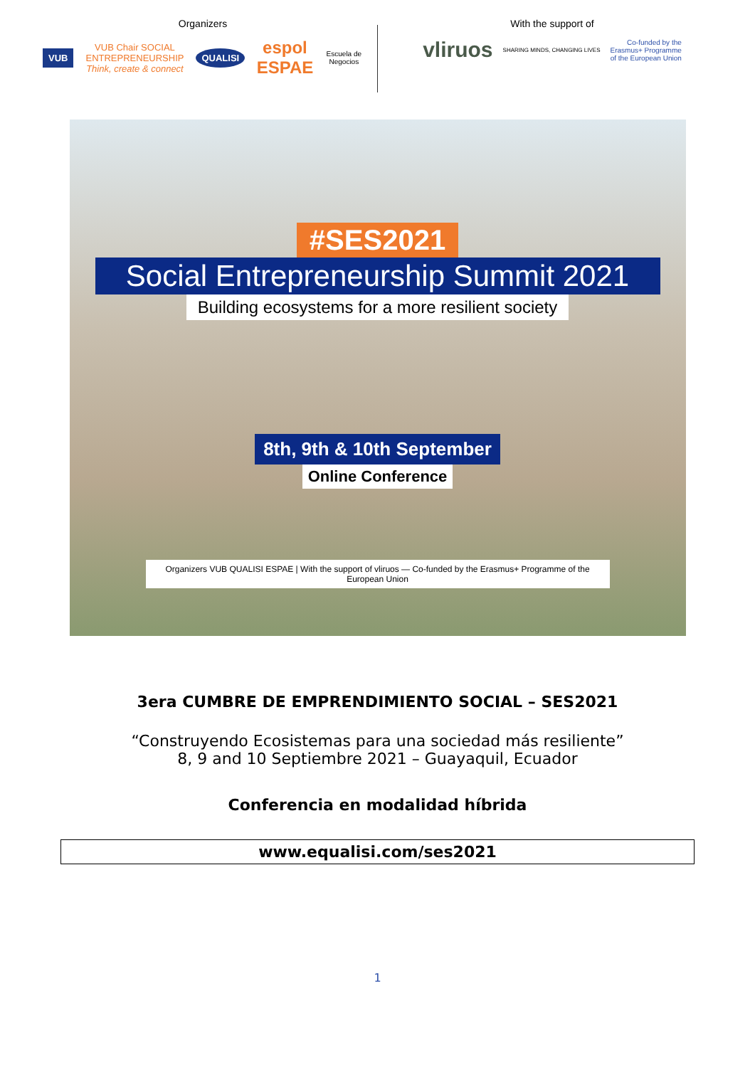Organizers
VUB VUB Chair SOCIAL ENTREPRENEURSHIP
Think, create & connect QUALISI espol ESPAE Escuela de Negocios
With the support of
vliruos SHARING MINDS, CHANGING LIVES Co-funded by the
Erasmus+ Programme
of the European Union
#SES2021
Social Entrepreneurship Summit 2021
Building ecosystems for a more resilient society
8th, 9th & 10th September
Online Conference
Organizers VUB QUALISI ESPAE | With the support of vliruos — Co-funded by the Erasmus+ Programme of the European Union
3era CUMBRE DE EMPRENDIMIENTO SOCIAL – SES2021
“Construyendo Ecosistemas para una sociedad más resiliente”
8, 9 and 10 Septiembre 2021 – Guayaquil, Ecuador
Conferencia en modalidad híbrida
www.equalisi.com/ses2021
1